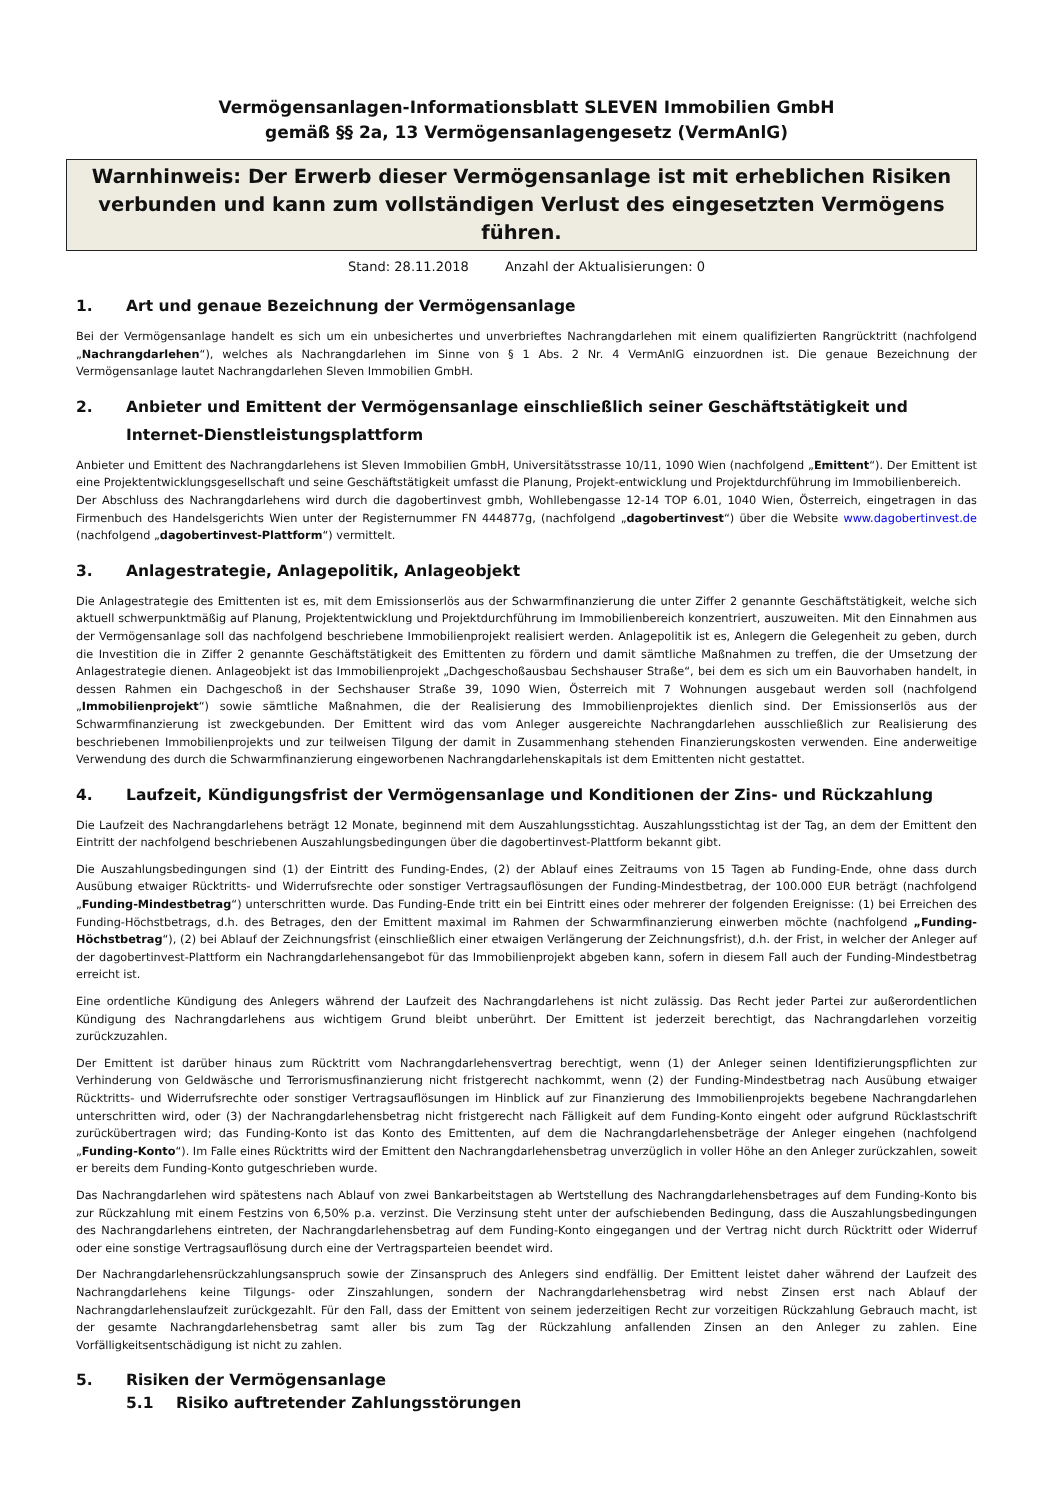Vermögensanlagen-Informationsblatt SLEVEN Immobilien GmbH
gemäß §§ 2a, 13 Vermögensanlagengesetz (VermAnlG)
Warnhinweis: Der Erwerb dieser Vermögensanlage ist mit erheblichen Risiken verbunden und kann zum vollständigen Verlust des eingesetzten Vermögens führen.
Stand: 28.11.2018 Anzahl der Aktualisierungen: 0
1. Art und genaue Bezeichnung der Vermögensanlage
Bei der Vermögensanlage handelt es sich um ein unbesichertes und unverbrieftes Nachrangdarlehen mit einem qualifizierten Rangrücktritt (nachfolgend „Nachrangdarlehen“), welches als Nachrangdarlehen im Sinne von § 1 Abs. 2 Nr. 4 VermAnlG einzuordnen ist. Die genaue Bezeichnung der Vermögensanlage lautet Nachrangdarlehen Sleven Immobilien GmbH.
2. Anbieter und Emittent der Vermögensanlage einschließlich seiner Geschäftstätigkeit und Internet-Dienstleistungsplattform
Anbieter und Emittent des Nachrangdarlehens ist Sleven Immobilien GmbH, Universitätsstrasse 10/11, 1090 Wien (nachfolgend „Emittent“). Der Emittent ist eine Projektentwicklungsgesellschaft und seine Geschäftstätigkeit umfasst die Planung, Projekt-entwicklung und Projektdurchführung im Immobilienbereich.
Der Abschluss des Nachrangdarlehens wird durch die dagobertinvest gmbh, Wohllebengasse 12-14 TOP 6.01, 1040 Wien, Österreich, eingetragen in das Firmenbuch des Handelsgerichts Wien unter der Registernummer FN 444877g, (nachfolgend „dagobertinvest“) über die Website www.dagobertinvest.de (nachfolgend „dagobertinvest-Plattform“) vermittelt.
3. Anlagestrategie, Anlagepolitik, Anlageobjekt
Die Anlagestrategie des Emittenten ist es, mit dem Emissionserlös aus der Schwarmfinanzierung die unter Ziffer 2 genannte Geschäftstätigkeit, welche sich aktuell schwerpunktmäßig auf Planung, Projektentwicklung und Projektdurchführung im Immobilienbereich konzentriert, auszuweiten. Mit den Einnahmen aus der Vermögensanlage soll das nachfolgend beschriebene Immobilienprojekt realisiert werden. Anlagepolitik ist es, Anlegern die Gelegenheit zu geben, durch die Investition die in Ziffer 2 genannte Geschäftstätigkeit des Emittenten zu fördern und damit sämtliche Maßnahmen zu treffen, die der Umsetzung der Anlagestrategie dienen. Anlageobjekt ist das Immobilienprojekt „Dachgeschoßausbau Sechshauser Straße“, bei dem es sich um ein Bauvorhaben handelt, in dessen Rahmen ein Dachgeschoß in der Sechshauser Straße 39, 1090 Wien, Österreich mit 7 Wohnungen ausgebaut werden soll (nachfolgend „Immobilienprojekt“) sowie sämtliche Maßnahmen, die der Realisierung des Immobilienprojektes dienlich sind. Der Emissionserlös aus der Schwarmfinanzierung ist zweckgebunden. Der Emittent wird das vom Anleger ausgereichte Nachrangdarlehen ausschließlich zur Realisierung des beschriebenen Immobilienprojekts und zur teilweisen Tilgung der damit in Zusammenhang stehenden Finanzierungskosten verwenden. Eine anderweitige Verwendung des durch die Schwarmfinanzierung eingeworbenen Nachrangdarlehenskapitals ist dem Emittenten nicht gestattet.
4. Laufzeit, Kündigungsfrist der Vermögensanlage und Konditionen der Zins- und Rückzahlung
Die Laufzeit des Nachrangdarlehens beträgt 12 Monate, beginnend mit dem Auszahlungsstichtag. Auszahlungsstichtag ist der Tag, an dem der Emittent den Eintritt der nachfolgend beschriebenen Auszahlungsbedingungen über die dagobertinvest-Plattform bekannt gibt.
Die Auszahlungsbedingungen sind (1) der Eintritt des Funding-Endes, (2) der Ablauf eines Zeitraums von 15 Tagen ab Funding-Ende, ohne dass durch Ausübung etwaiger Rücktritts- und Widerrufsrechte oder sonstiger Vertragsauflösungen der Funding-Mindestbetrag, der 100.000 EUR beträgt (nachfolgend „Funding-Mindestbetrag“) unterschritten wurde. Das Funding-Ende tritt ein bei Eintritt eines oder mehrerer der folgenden Ereignisse: (1) bei Erreichen des Funding-Höchstbetrags, d.h. des Betrages, den der Emittent maximal im Rahmen der Schwarmfinanzierung einwerben möchte (nachfolgend „Funding-Höchstbetrag“), (2) bei Ablauf der Zeichnungsfrist (einschließlich einer etwaigen Verlängerung der Zeichnungsfrist), d.h. der Frist, in welcher der Anleger auf der dagobertinvest-Plattform ein Nachrangdarlehensangebot für das Immobilienprojekt abgeben kann, sofern in diesem Fall auch der Funding-Mindestbetrag erreicht ist.
Eine ordentliche Kündigung des Anlegers während der Laufzeit des Nachrangdarlehens ist nicht zulässig. Das Recht jeder Partei zur außerordentlichen Kündigung des Nachrangdarlehens aus wichtigem Grund bleibt unberührt. Der Emittent ist jederzeit berechtigt, das Nachrangdarlehen vorzeitig zurückzuzahlen.
Der Emittent ist darüber hinaus zum Rücktritt vom Nachrangdarlehensvertrag berechtigt, wenn (1) der Anleger seinen Identifizierungspflichten zur Verhinderung von Geldwäsche und Terrorismusfinanzierung nicht fristgerecht nachkommt, wenn (2) der Funding-Mindestbetrag nach Ausübung etwaiger Rücktritts- und Widerrufsrechte oder sonstiger Vertragsauflösungen im Hinblick auf zur Finanzierung des Immobilienprojekts begebene Nachrangdarlehen unterschritten wird, oder (3) der Nachrangdarlehensbetrag nicht fristgerecht nach Fälligkeit auf dem Funding-Konto eingeht oder aufgrund Rücklastschrift zurückübertragen wird; das Funding-Konto ist das Konto des Emittenten, auf dem die Nachrangdarlehensbeträge der Anleger eingehen (nachfolgend „Funding-Konto“). Im Falle eines Rücktritts wird der Emittent den Nachrangdarlehensbetrag unverzüglich in voller Höhe an den Anleger zurückzahlen, soweit er bereits dem Funding-Konto gutgeschrieben wurde.
Das Nachrangdarlehen wird spätestens nach Ablauf von zwei Bankarbeitstagen ab Wertstellung des Nachrangdarlehensbetrages auf dem Funding-Konto bis zur Rückzahlung mit einem Festzins von 6,50% p.a. verzinst. Die Verzinsung steht unter der aufschiebenden Bedingung, dass die Auszahlungsbedingungen des Nachrangdarlehens eintreten, der Nachrangdarlehensbetrag auf dem Funding-Konto eingegangen und der Vertrag nicht durch Rücktritt oder Widerruf oder eine sonstige Vertragsauflösung durch eine der Vertragsparteien beendet wird.
Der Nachrangdarlehensrückzahlungsanspruch sowie der Zinsanspruch des Anlegers sind endfällig. Der Emittent leistet daher während der Laufzeit des Nachrangdarlehens keine Tilgungs- oder Zinszahlungen, sondern der Nachrangdarlehensbetrag wird nebst Zinsen erst nach Ablauf der Nachrangdarlehenslaufzeit zurückgezahlt. Für den Fall, dass der Emittent von seinem jederzeitigen Recht zur vorzeitigen Rückzahlung Gebrauch macht, ist der gesamte Nachrangdarlehensbetrag samt aller bis zum Tag der Rückzahlung anfallenden Zinsen an den Anleger zu zahlen. Eine Vorfälligkeitsentschädigung ist nicht zu zahlen.
5. Risiken der Vermögensanlage
5.1 Risiko auftretender Zahlungsstörungen